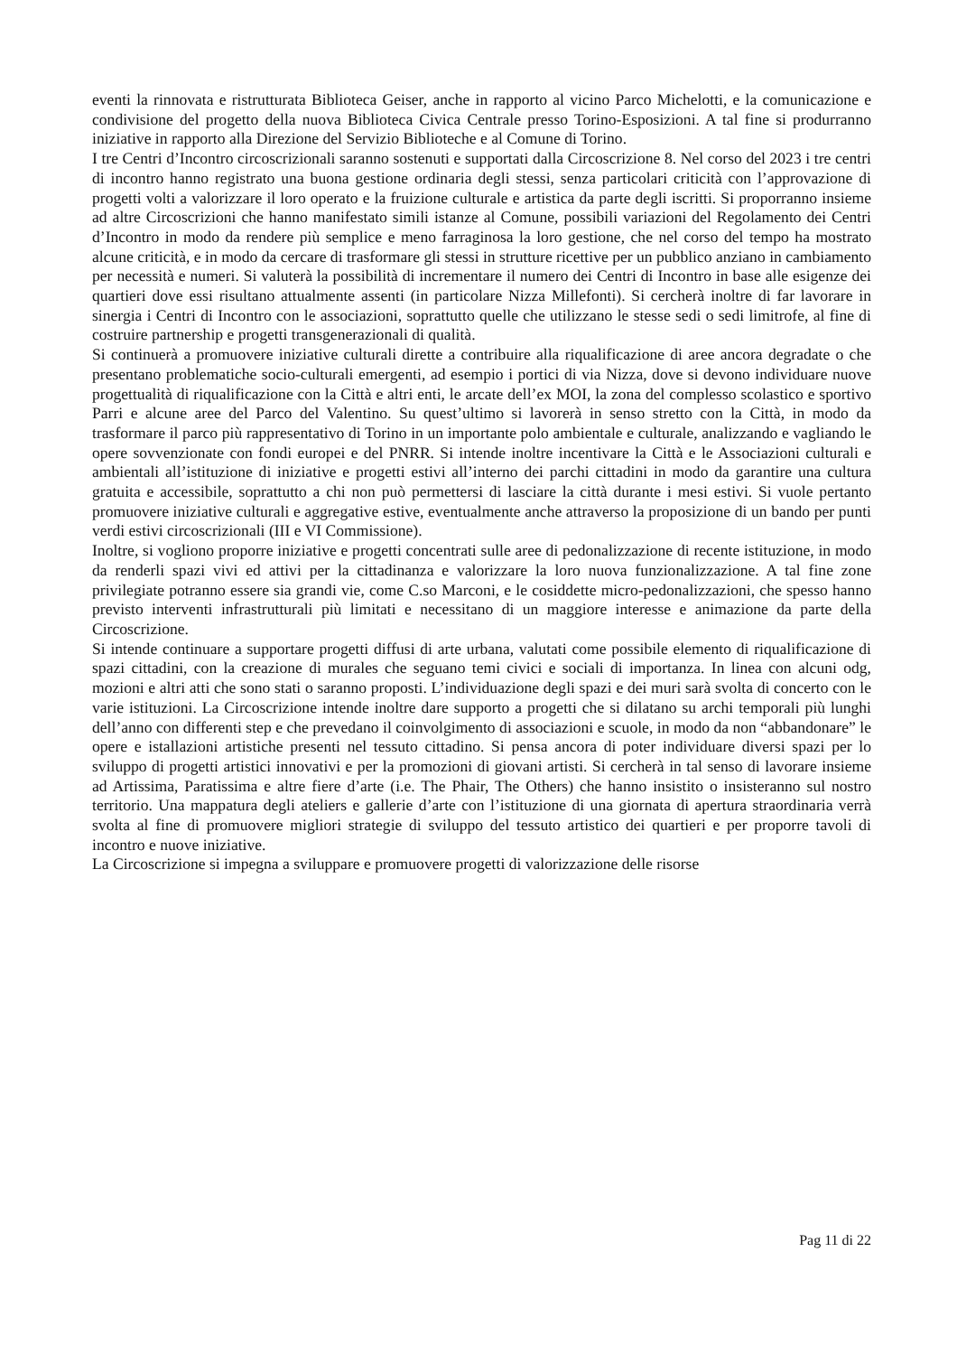eventi la rinnovata e ristrutturata Biblioteca Geiser, anche in rapporto al vicino Parco Michelotti, e la comunicazione e condivisione del progetto della nuova Biblioteca Civica Centrale presso Torino-Esposizioni. A tal fine si produrranno iniziative in rapporto alla Direzione del Servizio Biblioteche e al Comune di Torino.
I tre Centri d’Incontro circoscrizionali saranno sostenuti e supportati dalla Circoscrizione 8. Nel corso del 2023 i tre centri di incontro hanno registrato una buona gestione ordinaria degli stessi, senza particolari criticità con l’approvazione di progetti volti a valorizzare il loro operato e la fruizione culturale e artistica da parte degli iscritti. Si proporranno insieme ad altre Circoscrizioni che hanno manifestato simili istanze al Comune, possibili variazioni del Regolamento dei Centri d’Incontro in modo da rendere più semplice e meno farraginosa la loro gestione, che nel corso del tempo ha mostrato alcune criticità, e in modo da cercare di trasformare gli stessi in strutture ricettive per un pubblico anziano in cambiamento per necessità e numeri. Si valuterà la possibilità di incrementare il numero dei Centri di Incontro in base alle esigenze dei quartieri dove essi risultano attualmente assenti (in particolare Nizza Millefonti). Si cercherà inoltre di far lavorare in sinergia i Centri di Incontro con le associazioni, soprattutto quelle che utilizzano le stesse sedi o sedi limitrofe, al fine di costruire partnership e progetti transgenerazionali di qualità.
Si continuerà a promuovere iniziative culturali dirette a contribuire alla riqualificazione di aree ancora degradate o che presentano problematiche socio-culturali emergenti, ad esempio i portici di via Nizza, dove si devono individuare nuove progettualità di riqualificazione con la Città e altri enti, le arcate dell’ex MOI, la zona del complesso scolastico e sportivo Parri e alcune aree del Parco del Valentino. Su quest’ultimo si lavorerà in senso stretto con la Città, in modo da trasformare il parco più rappresentativo di Torino in un importante polo ambientale e culturale, analizzando e vagliando le opere sovvenzionate con fondi europei e del PNRR. Si intende inoltre incentivare la Città e le Associazioni culturali e ambientali all’istituzione di iniziative e progetti estivi all’interno dei parchi cittadini in modo da garantire una cultura gratuita e accessibile, soprattutto a chi non può permettersi di lasciare la città durante i mesi estivi. Si vuole pertanto promuovere iniziative culturali e aggregative estive, eventualmente anche attraverso la proposizione di un bando per punti verdi estivi circoscrizionali (III e VI Commissione).
Inoltre, si vogliono proporre iniziative e progetti concentrati sulle aree di pedonalizzazione di recente istituzione, in modo da renderli spazi vivi ed attivi per la cittadinanza e valorizzare la loro nuova funzionalizzazione. A tal fine zone privilegiate potranno essere sia grandi vie, come C.so Marconi, e le cosiddette micro-pedonalizzazioni, che spesso hanno previsto interventi infrastrutturali più limitati e necessitano di un maggiore interesse e animazione da parte della Circoscrizione.
Si intende continuare a supportare progetti diffusi di arte urbana, valutati come possibile elemento di riqualificazione di spazi cittadini, con la creazione di murales che seguano temi civici e sociali di importanza. In linea con alcuni odg, mozioni e altri atti che sono stati o saranno proposti. L’individuazione degli spazi e dei muri sarà svolta di concerto con le varie istituzioni. La Circoscrizione intende inoltre dare supporto a progetti che si dilatano su archi temporali più lunghi dell’anno con differenti step e che prevedano il coinvolgimento di associazioni e scuole, in modo da non “abbandonare” le opere e istallazioni artistiche presenti nel tessuto cittadino. Si pensa ancora di poter individuare diversi spazi per lo sviluppo di progetti artistici innovativi e per la promozioni di giovani artisti. Si cercherà in tal senso di lavorare insieme ad Artissima, Paratissima e altre fiere d’arte (i.e. The Phair, The Others) che hanno insistito o insisteranno sul nostro territorio. Una mappatura degli ateliers e gallerie d’arte con l’istituzione di una giornata di apertura straordinaria verrà svolta al fine di promuovere migliori strategie di sviluppo del tessuto artistico dei quartieri e per proporre tavoli di incontro e nuove iniziative.
La Circoscrizione si impegna a sviluppare e promuovere progetti di valorizzazione delle risorse
Pag 11 di 22